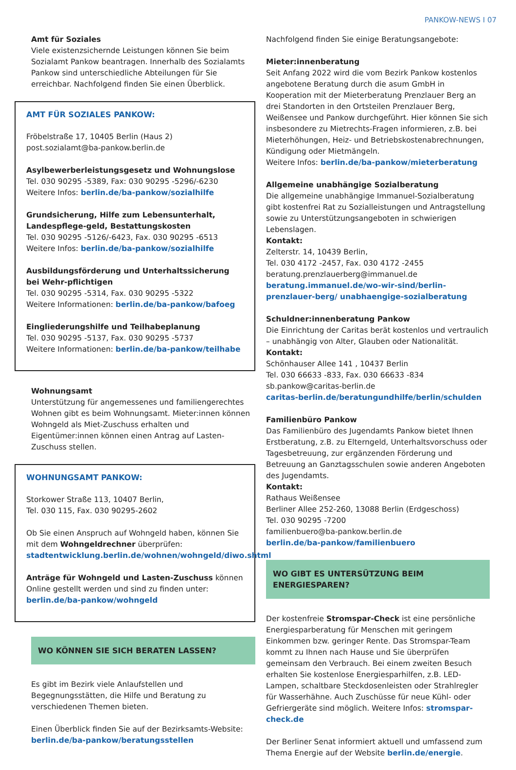PANKOW-NEWS I 07
Amt für Soziales
Viele existenzsichernde Leistungen können Sie beim Sozialamt Pankow beantragen. Innerhalb des Sozialamts Pankow sind unterschiedliche Abteilungen für Sie erreichbar. Nachfolgend finden Sie einen Überblick.
AMT FÜR SOZIALES PANKOW:
Fröbelstraße 17, 10405 Berlin (Haus 2)
post.sozialamt@ba-pankow.berlin.de
Asylbewerberleistungsgesetz und Wohnungslose
Tel. 030 90295 -5389, Fax: 030 90295 -5296/-6230
Weitere Infos: berlin.de/ba-pankow/sozialhilfe
Grundsicherung, Hilfe zum Lebensunterhalt, Landespflege-geld, Bestattungskosten
Tel. 030 90295 -5126/-6423, Fax. 030 90295 -6513
Weitere Infos: berlin.de/ba-pankow/sozialhilfe
Ausbildungsförderung und Unterhaltssicherung bei Wehr-pflichtigen
Tel. 030 90295 -5314, Fax. 030 90295 -5322
Weitere Informationen: berlin.de/ba-pankow/bafoeg
Eingliederungshilfe und Teilhabeplanung
Tel. 030 90295 -5137, Fax. 030 90295 -5737
Weitere Informationen: berlin.de/ba-pankow/teilhabe
Wohnungsamt
Unterstützung für angemessenes und familiengerechtes Wohnen gibt es beim Wohnungsamt. Mieter:innen können Wohngeld als Miet-Zuschuss erhalten und Eigentümer:innen können einen Antrag auf Lasten-Zuschuss stellen.
WOHNUNGSAMT PANKOW:
Storkower Straße 113, 10407 Berlin,
Tel. 030 115, Fax. 030 90295-2602
Ob Sie einen Anspruch auf Wohngeld haben, können Sie mit dem Wohngeldrechner überprüfen:
stadtentwicklung.berlin.de/wohnen/wohngeld/diwo.shtml
Anträge für Wohngeld und Lasten-Zuschuss können Online gestellt werden und sind zu finden unter:
berlin.de/ba-pankow/wohngeld
WO KÖNNEN SIE SICH BERATEN LASSEN?
Es gibt im Bezirk viele Anlaufstellen und Begegnungsstätten, die Hilfe und Beratung zu verschiedenen Themen bieten.
Einen Überblick finden Sie auf der Bezirksamts-Website:
berlin.de/ba-pankow/beratungsstellen
Nachfolgend finden Sie einige Beratungsangebote:
Mieter:innenberatung
Seit Anfang 2022 wird die vom Bezirk Pankow kostenlos angebotene Beratung durch die asum GmbH in Kooperation mit der Mieterberatung Prenzlauer Berg an drei Standorten in den Ortsteilen Prenzlauer Berg, Weißensee und Pankow durchgeführt. Hier können Sie sich insbesondere zu Mietrechts-Fragen informieren, z.B. bei Mieterhöhungen, Heiz- und Betriebskostenabrechnungen, Kündigung oder Mietmängeln.
Weitere Infos: berlin.de/ba-pankow/mieterberatung
Allgemeine unabhängige Sozialberatung
Die allgemeine unabhängige Immanuel-Sozialberatung gibt kostenfrei Rat zu Sozialleistungen und Antragstellung sowie zu Unterstützungsangeboten in schwierigen Lebenslagen.
Kontakt:
Zelterstr. 14, 10439 Berlin,
Tel. 030 4172 -2457, Fax. 030 4172 -2455
beratung.prenzlauerberg@immanuel.de
beratung.immanuel.de/wo-wir-sind/berlin-prenzlauer-berg/ unabhaengige-sozialberatung
Schuldner:innenberatung Pankow
Die Einrichtung der Caritas berät kostenlos und vertraulich – unabhängig von Alter, Glauben oder Nationalität.
Kontakt:
Schönhauser Allee 141 , 10437 Berlin
Tel. 030 66633 -833, Fax. 030 66633 -834
sb.pankow@caritas-berlin.de
caritas-berlin.de/beratungundhilfe/berlin/schulden
Familienbüro Pankow
Das Familienbüro des Jugendamts Pankow bietet Ihnen Erstberatung, z.B. zu Elterngeld, Unterhaltsvorschuss oder Tagesbetreuung, zur ergänzenden Förderung und Betreuung an Ganztagsschulen sowie anderen Angeboten des Jugendamts.
Kontakt:
Rathaus Weißensee
Berliner Allee 252-260, 13088 Berlin (Erdgeschoss)
Tel. 030 90295 -7200
familienbuero@ba-pankow.berlin.de
berlin.de/ba-pankow/familienbuero
WO GIBT ES UNTERSÜTZUNG BEIM ENERGIESPAREN?
Der kostenfreie Stromspar-Check ist eine persönliche Energiesparberatung für Menschen mit geringem Einkommen bzw. geringer Rente. Das Stromspar-Team kommt zu Ihnen nach Hause und Sie überprüfen gemeinsam den Verbrauch. Bei einem zweiten Besuch erhalten Sie kostenlose Energiesparhilfen, z.B. LED-Lampen, schaltbare Steckdosenleisten oder Strahlregler für Wasserhähne. Auch Zuschüsse für neue Kühl- oder Gefriergeräte sind möglich. Weitere Infos: stromspar-check.de
Der Berliner Senat informiert aktuell und umfassend zum Thema Energie auf der Website berlin.de/energie.